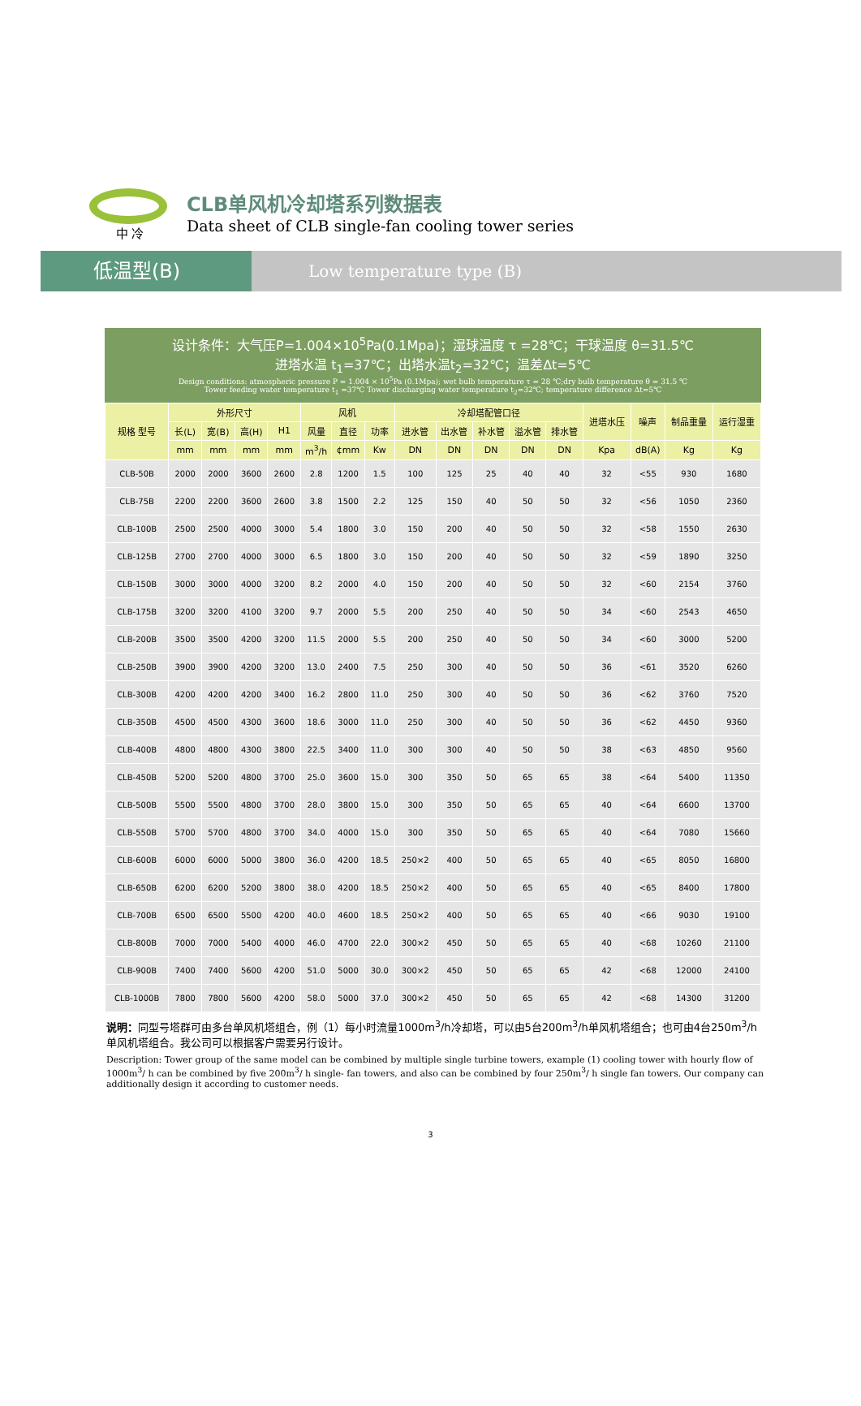中 冷
CLB单风机冷却塔系列数据表
Data sheet of CLB single-fan cooling tower series
低温型(B)
Low temperature type (B)
设计条件：大气压P=1.004×10<sup>5</sup>Pa(0.1Mpa)；湿球温度 τ =28℃；干球温度 θ=31.5℃
进塔水温 t<sub>1</sub>=37℃；出塔水温t<sub>2</sub>=32℃；温差Δt=5℃
Design conditions: atmospheric pressure P = 1.004 × 10<sup>5</sup>Pa (0.1Mpa); wet bulb temperature τ = 28 ℃;dry bulb temperature θ = 31.5 ℃
Tower feeding water temperature t<sub>1</sub> =37℃ Tower discharging water temperature t<sub>2</sub>=32℃; temperature difference Δt=5℃
| 规格 型号 | 外形尺寸 | | | | 风机 | | | 冷却塔配管口径 | | | | | 进塔水压 | 噪声 | 制品重量 | 运行湿重 |
| --- | --- | --- | --- | --- | --- | --- | --- | --- | --- | --- | --- | --- | --- | --- | --- | --- |
| | 长(L) | 宽(B) | 高(H) | H1 | 风量 | 直径 | 功率 | 进水管 | 出水管 | 补水管 | 溢水管 | 排水管 | | | | |
| | mm | mm | mm | mm | m<sup>3</sup>/h | ¢mm | Kw | DN | DN | DN | DN | DN | Kpa | dB(A) | Kg | Kg |
| CLB-50B | 2000 | 2000 | 3600 | 2600 | 2.8 | 1200 | 1.5 | 100 | 125 | 25 | 40 | 40 | 32 | <55 | 930 | 1680 |
| CLB-75B | 2200 | 2200 | 3600 | 2600 | 3.8 | 1500 | 2.2 | 125 | 150 | 40 | 50 | 50 | 32 | <56 | 1050 | 2360 |
| CLB-100B | 2500 | 2500 | 4000 | 3000 | 5.4 | 1800 | 3.0 | 150 | 200 | 40 | 50 | 50 | 32 | <58 | 1550 | 2630 |
| CLB-125B | 2700 | 2700 | 4000 | 3000 | 6.5 | 1800 | 3.0 | 150 | 200 | 40 | 50 | 50 | 32 | <59 | 1890 | 3250 |
| CLB-150B | 3000 | 3000 | 4000 | 3200 | 8.2 | 2000 | 4.0 | 150 | 200 | 40 | 50 | 50 | 32 | <60 | 2154 | 3760 |
| CLB-175B | 3200 | 3200 | 4100 | 3200 | 9.7 | 2000 | 5.5 | 200 | 250 | 40 | 50 | 50 | 34 | <60 | 2543 | 4650 |
| CLB-200B | 3500 | 3500 | 4200 | 3200 | 11.5 | 2000 | 5.5 | 200 | 250 | 40 | 50 | 50 | 34 | <60 | 3000 | 5200 |
| CLB-250B | 3900 | 3900 | 4200 | 3200 | 13.0 | 2400 | 7.5 | 250 | 300 | 40 | 50 | 50 | 36 | <61 | 3520 | 6260 |
| CLB-300B | 4200 | 4200 | 4200 | 3400 | 16.2 | 2800 | 11.0 | 250 | 300 | 40 | 50 | 50 | 36 | <62 | 3760 | 7520 |
| CLB-350B | 4500 | 4500 | 4300 | 3600 | 18.6 | 3000 | 11.0 | 250 | 300 | 40 | 50 | 50 | 36 | <62 | 4450 | 9360 |
| CLB-400B | 4800 | 4800 | 4300 | 3800 | 22.5 | 3400 | 11.0 | 300 | 300 | 40 | 50 | 50 | 38 | <63 | 4850 | 9560 |
| CLB-450B | 5200 | 5200 | 4800 | 3700 | 25.0 | 3600 | 15.0 | 300 | 350 | 50 | 65 | 65 | 38 | <64 | 5400 | 11350 |
| CLB-500B | 5500 | 5500 | 4800 | 3700 | 28.0 | 3800 | 15.0 | 300 | 350 | 50 | 65 | 65 | 40 | <64 | 6600 | 13700 |
| CLB-550B | 5700 | 5700 | 4800 | 3700 | 34.0 | 4000 | 15.0 | 300 | 350 | 50 | 65 | 65 | 40 | <64 | 7080 | 15660 |
| CLB-600B | 6000 | 6000 | 5000 | 3800 | 36.0 | 4200 | 18.5 | 250×2 | 400 | 50 | 65 | 65 | 40 | <65 | 8050 | 16800 |
| CLB-650B | 6200 | 6200 | 5200 | 3800 | 38.0 | 4200 | 18.5 | 250×2 | 400 | 50 | 65 | 65 | 40 | <65 | 8400 | 17800 |
| CLB-700B | 6500 | 6500 | 5500 | 4200 | 40.0 | 4600 | 18.5 | 250×2 | 400 | 50 | 65 | 65 | 40 | <66 | 9030 | 19100 |
| CLB-800B | 7000 | 7000 | 5400 | 4000 | 46.0 | 4700 | 22.0 | 300×2 | 450 | 50 | 65 | 65 | 40 | <68 | 10260 | 21100 |
| CLB-900B | 7400 | 7400 | 5600 | 4200 | 51.0 | 5000 | 30.0 | 300×2 | 450 | 50 | 65 | 65 | 42 | <68 | 12000 | 24100 |
| CLB-1000B | 7800 | 7800 | 5600 | 4200 | 58.0 | 5000 | 37.0 | 300×2 | 450 | 50 | 65 | 65 | 42 | <68 | 14300 | 31200 |
说明：同型号塔群可由多台单风机塔组合，例（1）每小时流量1000m<sup>3</sup>/h冷却塔，可以由5台200m<sup>3</sup>/h单风机塔组合；也可由4台250m<sup>3</sup>/h单风机塔组合。我公司可以根据客户需要另行设计。
Description: Tower group of the same model can be combined by multiple single turbine towers, example (1) cooling tower with hourly flow of 1000m<sup>3</sup>/ h can be combined by five 200m<sup>3</sup>/ h single- fan towers, and also can be combined by four 250m<sup>3</sup>/ h single fan towers. Our company can additionally design it according to customer needs.
3